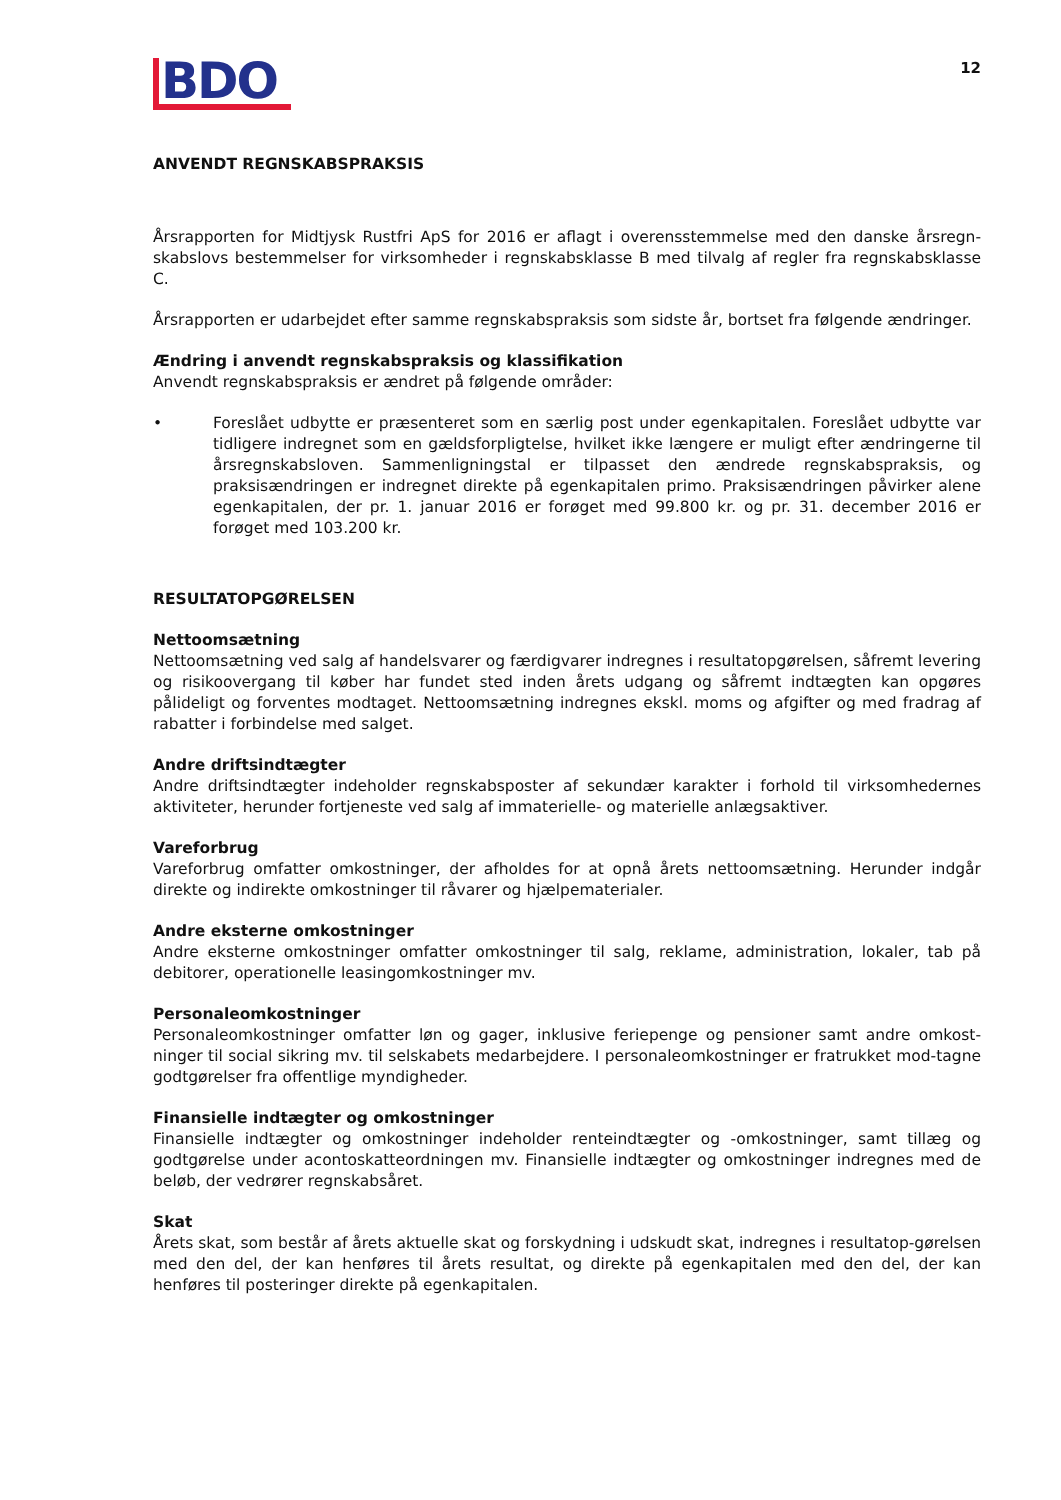BDO
12
ANVENDT REGNSKABSPRAKSIS
Årsrapporten for Midtjysk Rustfri ApS for 2016 er aflagt i overensstemmelse med den danske årsregn-skabslovs bestemmelser for virksomheder i regnskabsklasse B med tilvalg af regler fra regnskabsklasse C.
Årsrapporten er udarbejdet efter samme regnskabspraksis som sidste år, bortset fra følgende ændringer.
Ændring i anvendt regnskabspraksis og klassifikation
Anvendt regnskabspraksis er ændret på følgende områder:
• Foreslået udbytte er præsenteret som en særlig post under egenkapitalen. Foreslået udbytte var tidligere indregnet som en gældsforpligtelse, hvilket ikke længere er muligt efter ændringerne til årsregnskabsloven. Sammenligningstal er tilpasset den ændrede regnskabspraksis, og praksisændringen er indregnet direkte på egenkapitalen primo. Praksisændringen påvirker alene egenkapitalen, der pr. 1. januar 2016 er forøget med 99.800 kr. og pr. 31. december 2016 er forøget med 103.200 kr.
RESULTATOPGØRELSEN
Nettoomsætning
Nettoomsætning ved salg af handelsvarer og færdigvarer indregnes i resultatopgørelsen, såfremt levering og risikoovergang til køber har fundet sted inden årets udgang og såfremt indtægten kan opgøres pålideligt og forventes modtaget. Nettoomsætning indregnes ekskl. moms og afgifter og med fradrag af rabatter i forbindelse med salget.
Andre driftsindtægter
Andre driftsindtægter indeholder regnskabsposter af sekundær karakter i forhold til virksomhedernes aktiviteter, herunder fortjeneste ved salg af immaterielle- og materielle anlægsaktiver.
Vareforbrug
Vareforbrug omfatter omkostninger, der afholdes for at opnå årets nettoomsætning. Herunder indgår direkte og indirekte omkostninger til råvarer og hjælpematerialer.
Andre eksterne omkostninger
Andre eksterne omkostninger omfatter omkostninger til salg, reklame, administration, lokaler, tab på debitorer, operationelle leasingomkostninger mv.
Personaleomkostninger
Personaleomkostninger omfatter løn og gager, inklusive feriepenge og pensioner samt andre omkost-ninger til social sikring mv. til selskabets medarbejdere. I personaleomkostninger er fratrukket mod-tagne godtgørelser fra offentlige myndigheder.
Finansielle indtægter og omkostninger
Finansielle indtægter og omkostninger indeholder renteindtægter og -omkostninger, samt tillæg og godtgørelse under acontoskatteordningen mv. Finansielle indtægter og omkostninger indregnes med de beløb, der vedrører regnskabsåret.
Skat
Årets skat, som består af årets aktuelle skat og forskydning i udskudt skat, indregnes i resultatop-gørelsen med den del, der kan henføres til årets resultat, og direkte på egenkapitalen med den del, der kan henføres til posteringer direkte på egenkapitalen.